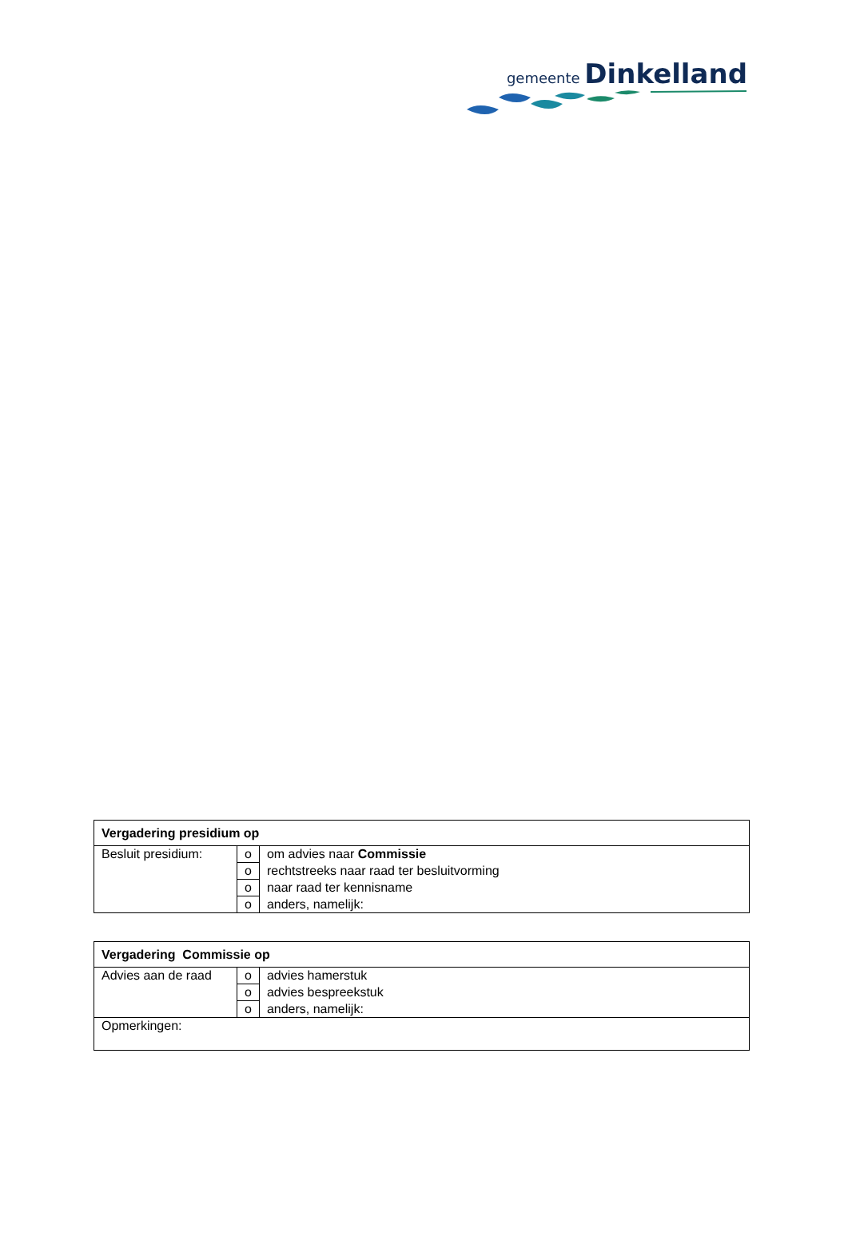gemeente Dinkelland
| Vergadering presidium op | | |
| --- | --- | --- |
| Besluit presidium: | o | om advies naar Commissie |
| | o | rechtstreeks naar raad ter besluitvorming |
| | o | naar raad ter kennisname |
| | o | anders, namelijk: |
| Vergadering Commissie op | | |
| --- | --- | --- |
| Advies aan de raad | o | advies hamerstuk |
| | o | advies bespreekstuk |
| | o | anders, namelijk: |
| Opmerkingen: | | |